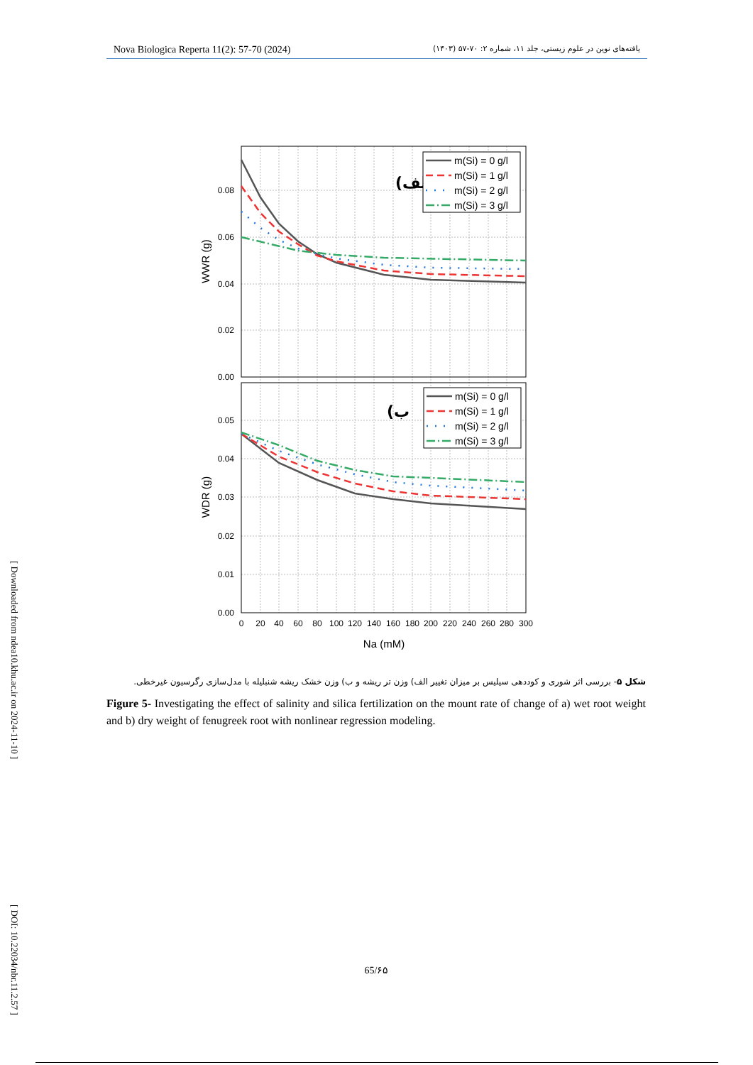Nova Biologica Reperta 11(2): 57-70 (2024) یافته‌های نوین در علوم زیستی، جلد ۱۱، شماره ۲: ۷۰-۵۷ (۱۴۰۳)
[ Downloaded from ndea10.khu.ac.ir on 2024-11-10 ] [ DOI: 10.22034/nbr.11.2.57 ]
0.08
0.06
0.04
0.02
0.00
0.05
0.04
0.03
0.02
0.01
0.00
0
20
40
60
80
100
120
140
160
180
200
220
240
260
280
300
Na (mM)
WWR (g)
WDR (g)
(الف
(ب
m(Si) = 0 g/l
m(Si) = 1 g/l
m(Si) = 2 g/l
m(Si) = 3 g/l
m(Si) = 0 g/l
m(Si) = 1 g/l
m(Si) = 2 g/l
m(Si) = 3 g/l
شکل ۵- بررسی اثر شوری و کوددهی سیلیس بر میزان تغییر الف) وزن تر ریشه و ب) وزن خشک ریشه شنبلیله با مدل‌سازی رگرسیون غیرخطی.
Figure 5- Investigating the effect of salinity and silica fertilization on the mount rate of change of a) wet root weight and b) dry weight of fenugreek root with nonlinear regression modeling.
65/۶۵